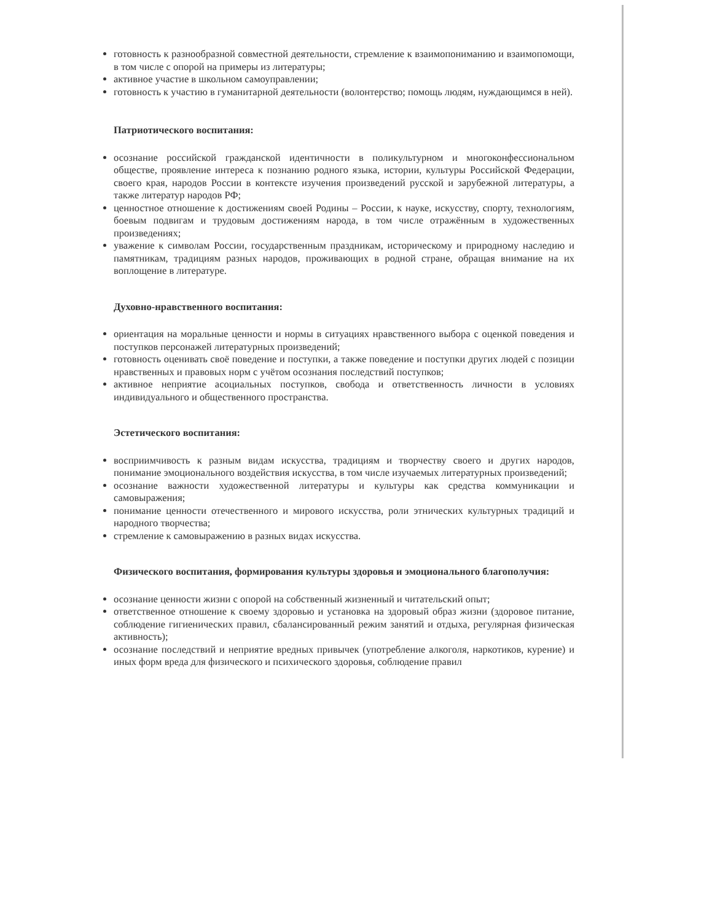готовность к разнообразной совместной деятельности, стремление к взаимопониманию и взаимопомощи, в том числе с опорой на примеры из литературы;
активное участие в школьном самоуправлении;
готовность к участию в гуманитарной деятельности (волонтерство; помощь людям, нуждающимся в ней).
Патриотического воспитания:
осознание российской гражданской идентичности в поликультурном и многоконфессиональном обществе, проявление интереса к познанию родного языка, истории, культуры Российской Федерации, своего края, народов России в контексте изучения произведений русской и зарубежной литературы, а также литератур народов РФ;
ценностное отношение к достижениям своей Родины – России, к науке, искусству, спорту, технологиям, боевым подвигам и трудовым достижениям народа, в том числе отражённым в художественных произведениях;
уважение к символам России, государственным праздникам, историческому и природному наследию и памятникам, традициям разных народов, проживающих в родной стране, обращая внимание на их воплощение в литературе.
Духовно-нравственного воспитания:
ориентация на моральные ценности и нормы в ситуациях нравственного выбора с оценкой поведения и поступков персонажей литературных произведений;
готовность оценивать своё поведение и поступки, а также поведение и поступки других людей с позиции нравственных и правовых норм с учётом осознания последствий поступков;
активное неприятие асоциальных поступков, свобода и ответственность личности в условиях индивидуального и общественного пространства.
Эстетического воспитания:
восприимчивость к разным видам искусства, традициям и творчеству своего и других народов, понимание эмоционального воздействия искусства, в том числе изучаемых литературных произведений;
осознание важности художественной литературы и культуры как средства коммуникации и самовыражения;
понимание ценности отечественного и мирового искусства, роли этнических культурных традиций и народного творчества;
стремление к самовыражению в разных видах искусства.
Физического воспитания, формирования культуры здоровья и эмоционального благополучия:
осознание ценности жизни с опорой на собственный жизненный и читательский опыт;
ответственное отношение к своему здоровью и установка на здоровый образ жизни (здоровое питание, соблюдение гигиенических правил, сбалансированный режим занятий и отдыха, регулярная физическая активность);
осознание последствий и неприятие вредных привычек (употребление алкоголя, наркотиков, курение) и иных форм вреда для физического и психического здоровья, соблюдение правил